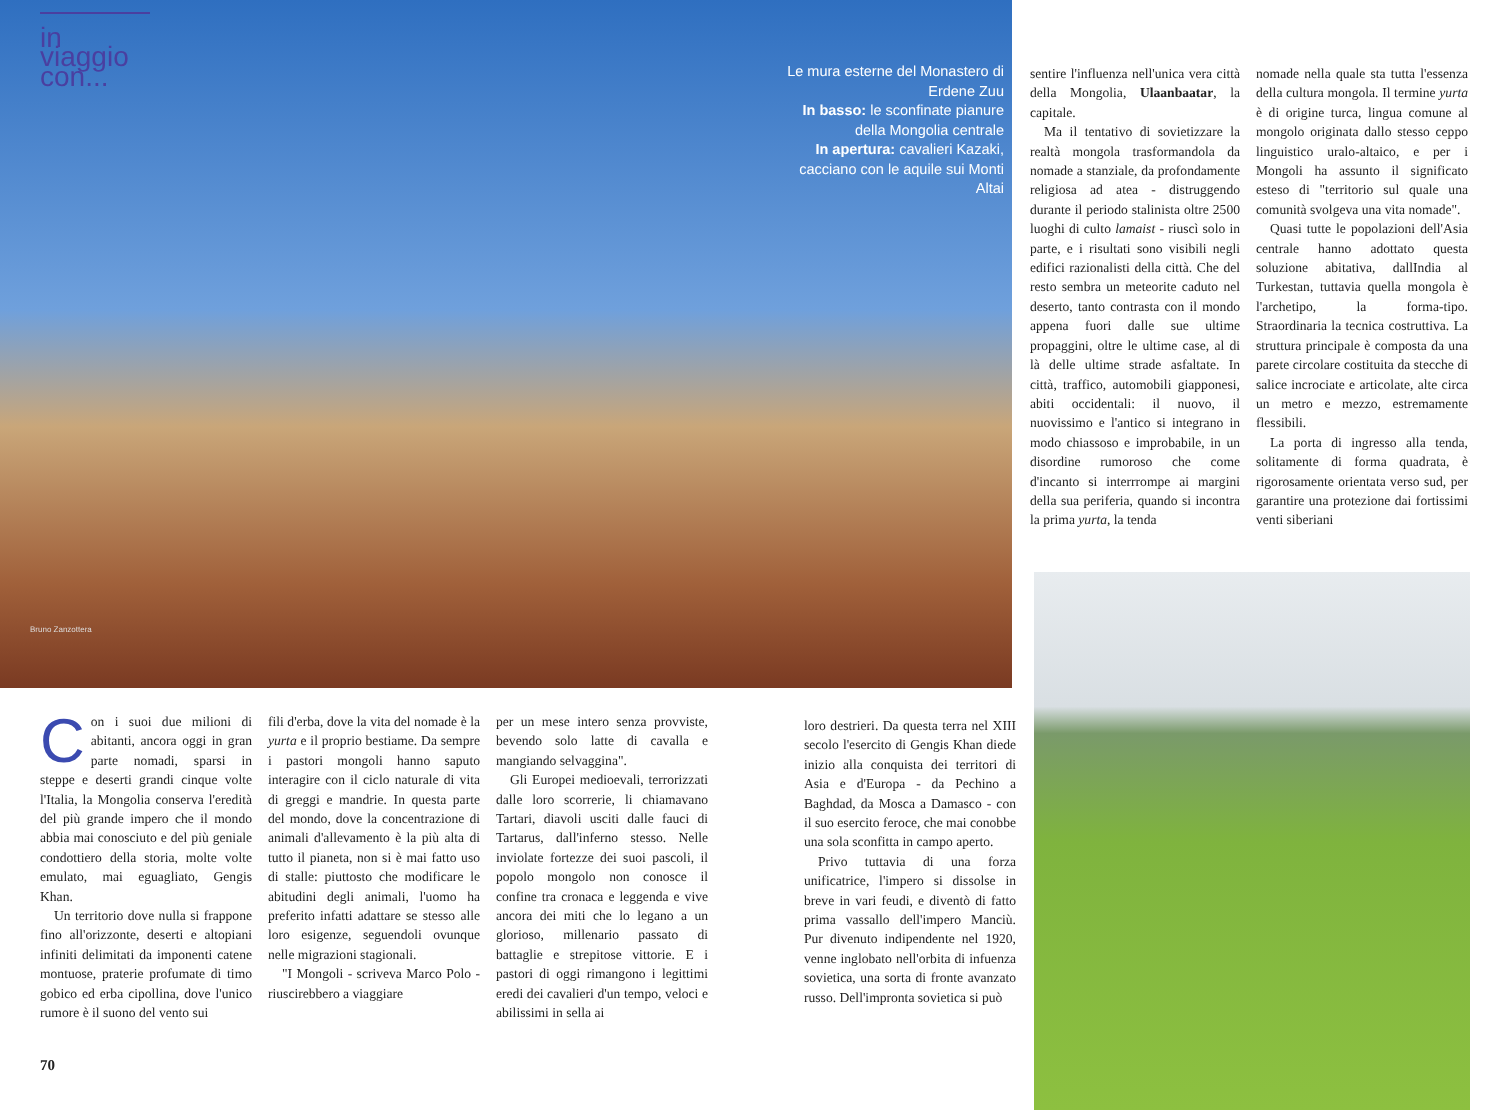in viaggio con...
Le mura esterne del Monastero di Erdene Zuu
In basso: le sconfinate pianure della Mongolia centrale
In apertura: cavalieri Kazaki, cacciano con le aquile sui Monti Altai
Bruno Zanzottera
Con i suoi due milioni di abitanti, ancora oggi in gran parte nomadi, sparsi in steppe e deserti grandi cinque volte l'Italia, la Mongolia conserva l'eredità del più grande impero che il mondo abbia mai conosciuto e del più geniale condottiero della storia, molte volte emulato, mai eguagliato, Gengis Khan.
Un territorio dove nulla si frappone fino all'orizzonte, deserti e altopiani infiniti delimitati da imponenti catene montuose, praterie profumate di timo gobico ed erba cipollina, dove l'unico rumore è il suono del vento sui
fili d'erba, dove la vita del nomade è la yurta e il proprio bestiame. Da sempre i pastori mongoli hanno saputo interagire con il ciclo naturale di vita di greggi e mandrie. In questa parte del mondo, dove la concentrazione di animali d'allevamento è la più alta di tutto il pianeta, non si è mai fatto uso di stalle: piuttosto che modificare le abitudini degli animali, l'uomo ha preferito infatti adattare se stesso alle loro esigenze, seguendoli ovunque nelle migrazioni stagionali.
"I Mongoli - scriveva Marco Polo - riuscirebbero a viaggiare
per un mese intero senza provviste, bevendo solo latte di cavalla e mangiando selvaggina".
Gli Europei medioevali, terrorizzati dalle loro scorrerie, li chiamavano Tartari, diavoli usciti dalle fauci di Tartarus, dall'inferno stesso. Nelle inviolate fortezze dei suoi pascoli, il popolo mongolo non conosce il confine tra cronaca e leggenda e vive ancora dei miti che lo legano a un glorioso, millenario passato di battaglie e strepitose vittorie. E i pastori di oggi rimangono i legittimi eredi dei cavalieri d'un tempo, veloci e abilissimi in sella ai
loro destrieri. Da questa terra nel XIII secolo l'esercito di Gengis Khan diede inizio alla conquista dei territori di Asia e d'Europa - da Pechino a Baghdad, da Mosca a Damasco - con il suo esercito feroce, che mai conobbe una sola sconfitta in campo aperto.
Privo tuttavia di una forza unificatrice, l'impero si dissolse in breve in vari feudi, e diventò di fatto prima vassallo dell'impero Manciù. Pur divenuto indipendente nel 1920, venne inglobato nell'orbita di infuenza sovietica, una sorta di fronte avanzato russo. Dell'impronta sovietica si può
sentire l'influenza nell'unica vera città della Mongolia, Ulaanbaatar, la capitale.
Ma il tentativo di sovietizzare la realtà mongola trasformandola da nomade a stanziale, da profondamente religiosa ad atea - distruggendo durante il periodo stalinista oltre 2500 luoghi di culto lamaist - riuscì solo in parte, e i risultati sono visibili negli edifici razionalisti della città. Che del resto sembra un meteorite caduto nel deserto, tanto contrasta con il mondo appena fuori dalle sue ultime propaggini, oltre le ultime case, al di là delle ultime strade asfaltate. In città, traffico, automobili giapponesi, abiti occidentali: il nuovo, il nuovissimo e l'antico si integrano in modo chiassoso e improbabile, in un disordine rumoroso che come d'incanto si interrrompe ai margini della sua periferia, quando si incontra la prima yurta, la tenda
nomade nella quale sta tutta l'essenza della cultura mongola. Il termine yurta è di origine turca, lingua comune al mongolo originata dallo stesso ceppo linguistico uralo-altaico, e per i Mongoli ha assunto il significato esteso di "territorio sul quale una comunità svolgeva una vita nomade".
Quasi tutte le popolazioni dell'Asia centrale hanno adottato questa soluzione abitativa, dallIndia al Turkestan, tuttavia quella mongola è l'archetipo, la forma-tipo. Straordinaria la tecnica costruttiva. La struttura principale è composta da una parete circolare costituita da stecche di salice incrociate e articolate, alte circa un metro e mezzo, estremamente flessibili.
La porta di ingresso alla tenda, solitamente di forma quadrata, è rigorosamente orientata verso sud, per garantire una protezione dai fortissimi venti siberiani
70